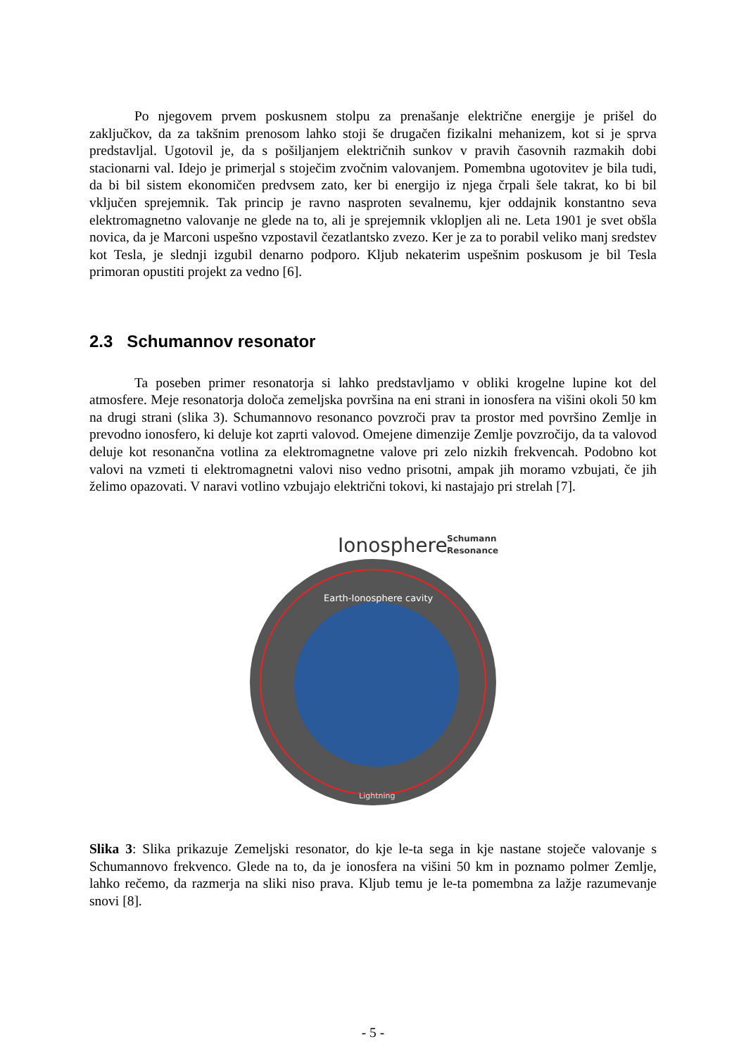Po njegovem prvem poskusnem stolpu za prenašanje električne energije je prišel do zaključkov, da za takšnim prenosom lahko stoji še drugačen fizikalni mehanizem, kot si je sprva predstavljal. Ugotovil je, da s pošiljanjem električnih sunkov v pravih časovnih razmakih dobi stacionarni val. Idejo je primerjal s stoječim zvočnim valovanjem. Pomembna ugotovitev je bila tudi, da bi bil sistem ekonomičen predvsem zato, ker bi energijo iz njega črpali šele takrat, ko bi bil vključen sprejemnik. Tak princip je ravno nasproten sevalnemu, kjer oddajnik konstantno seva elektromagnetno valovanje ne glede na to, ali je sprejemnik vklopljen ali ne. Leta 1901 je svet obšla novica, da je Marconi uspešno vzpostavil čezatlantsko zvezo. Ker je za to porabil veliko manj sredstev kot Tesla, je slednji izgubil denarno podporo. Kljub nekaterim uspešnim poskusom je bil Tesla primoran opustiti projekt za vedno [6].
2.3 Schumannov resonator
Ta poseben primer resonatorja si lahko predstavljamo v obliki krogelne lupine kot del atmosfere. Meje resonatorja določa zemeljska površina na eni strani in ionosfera na višini okoli 50 km na drugi strani (slika 3). Schumannovo resonanco povzroči prav ta prostor med površino Zemlje in prevodno ionosfero, ki deluje kot zaprti valovod. Omejene dimenzije Zemlje povzročijo, da ta valovod deluje kot resonančna votlina za elektromagnetne valove pri zelo nizkih frekvencah. Podobno kot valovi na vzmeti ti elektromagnetni valovi niso vedno prisotni, ampak jih moramo vzbujati, če jih želimo opazovati. V naravi votlino vzbujajo električni tokovi, ki nastajajo pri strelah [7].
Ionosphere
Schumann
Resonance
Earth-Ionosphere cavity
Lightning
Slika 3: Slika prikazuje Zemeljski resonator, do kje le-ta sega in kje nastane stoječe valovanje s Schumannovo frekvenco. Glede na to, da je ionosfera na višini 50 km in poznamo polmer Zemlje, lahko rečemo, da razmerja na sliki niso prava. Kljub temu je le-ta pomembna za lažje razumevanje snovi [8].
- 5 -